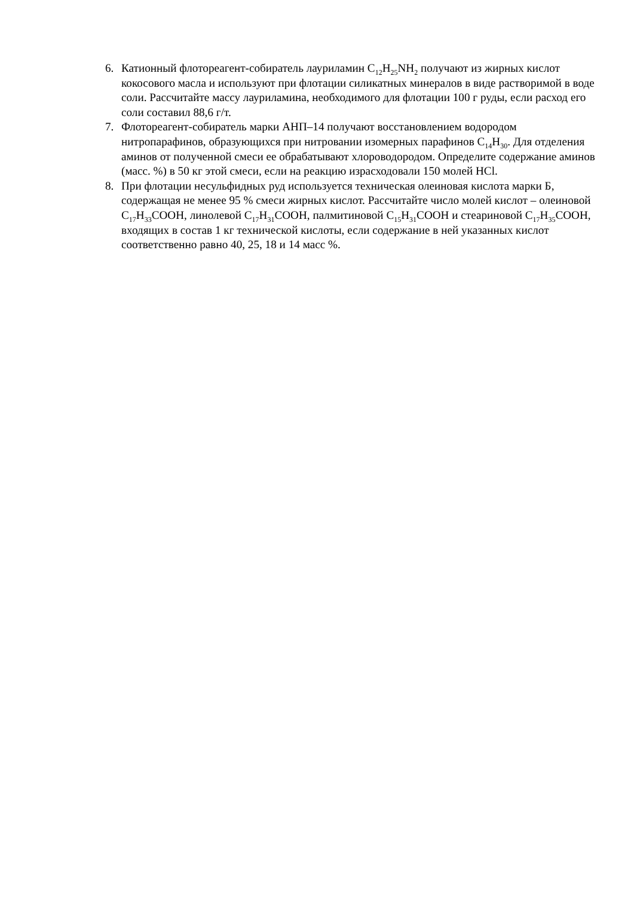6. Катионный флотореагент-собиратель лауриламин C<sub>12</sub>H<sub>25</sub>NH<sub>2</sub> получают из жирных кислот кокосового масла и используют при флотации силикатных минералов в виде растворимой в воде соли. Рассчитайте массу лауриламина, необходимого для флотации 100 г руды, если расход его соли составил 88,6 г/т.
7. Флотореагент-собиратель марки АНП–14 получают восстановлением водородом нитропарафинов, образующихся при нитровании изомерных парафинов C<sub>14</sub>H<sub>30</sub>. Для отделения аминов от полученной смеси ее обрабатывают хлороводородом. Определите содержание аминов (масс. %) в 50 кг этой смеси, если на реакцию израсходовали 150 молей HCl.
8. При флотации несульфидных руд используется техническая олеиновая кислота марки Б, содержащая не менее 95 % смеси жирных кислот. Рассчитайте число молей кислот – олеиновой C<sub>17</sub>H<sub>33</sub>COOH, линолевой C<sub>17</sub>H<sub>31</sub>COOH, палмитиновой C<sub>15</sub>H<sub>31</sub>COOH и стеариновой C<sub>17</sub>H<sub>35</sub>COOH, входящих в состав 1 кг технической кислоты, если содержание в ней указанных кислот соответственно равно 40, 25, 18 и 14 масс %.